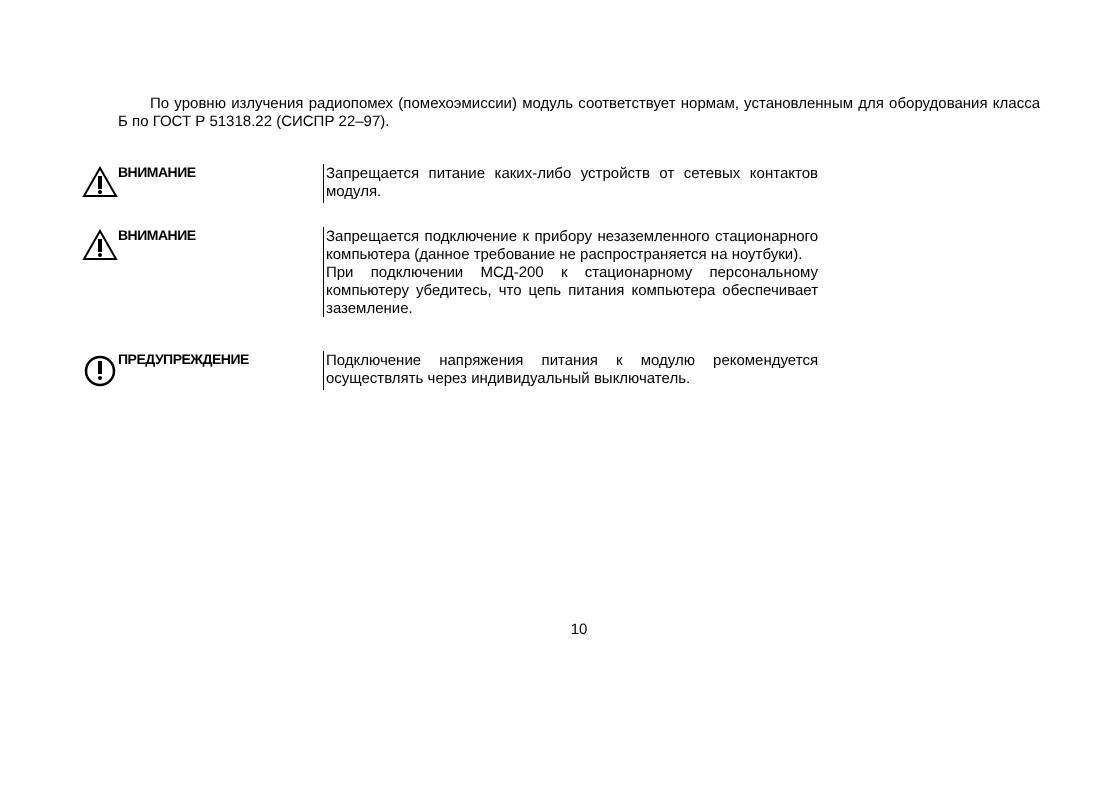По уровню излучения радиопомех (помехоэмиссии) модуль соответствует нормам, установленным для оборудования класса Б по ГОСТ Р 51318.22 (СИСПР 22–97).
ВНИМАНИЕ
Запрещается питание каких-либо устройств от сетевых контактов модуля.
ВНИМАНИЕ
Запрещается подключение к прибору незаземленного стационарного компьютера (данное требование не распространяется на ноутбуки).
При подключении МСД-200 к стационарному персональному компьютеру убедитесь, что цепь питания компьютера обеспечивает заземление.
ПРЕДУПРЕЖДЕНИЕ
Подключение напряжения питания к модулю рекомендуется осуществлять через индивидуальный выключатель.
10